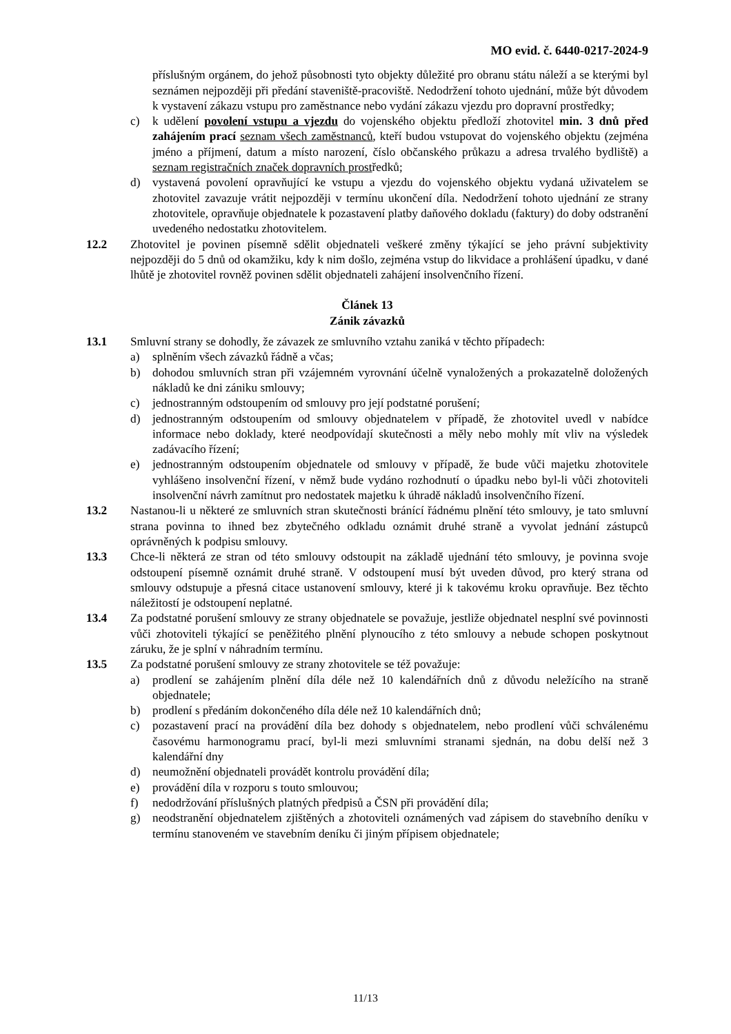MO evid. č. 6440-0217-2024-9
příslušným orgánem, do jehož působnosti tyto objekty důležité pro obranu státu náleží a se kterými byl seznámen nejpozději při předání staveniště-pracoviště. Nedodržení tohoto ujednání, může být důvodem k vystavení zákazu vstupu pro zaměstnance nebo vydání zákazu vjezdu pro dopravní prostředky;
c) k udělení povolení vstupu a vjezdu do vojenského objektu předloží zhotovitel min. 3 dnů před zahájením prací seznam všech zaměstnanců, kteří budou vstupovat do vojenského objektu (zejména jméno a příjmení, datum a místo narození, číslo občanského průkazu a adresa trvalého bydliště) a seznam registračních značek dopravních prostředků;
d) vystavená povolení opravňující ke vstupu a vjezdu do vojenského objektu vydaná uživatelem se zhotovitel zavazuje vrátit nejpozději v termínu ukončení díla. Nedodržení tohoto ujednání ze strany zhotovitele, opravňuje objednatele k pozastavení platby daňového dokladu (faktury) do doby odstranění uvedeného nedostatku zhotovitelem.
12.2 Zhotovitel je povinen písemně sdělit objednateli veškeré změny týkající se jeho právní subjektivity nejpozději do 5 dnů od okamžiku, kdy k nim došlo, zejména vstup do likvidace a prohlášení úpadku, v dané lhůtě je zhotovitel rovněž povinen sdělit objednateli zahájení insolvenčního řízení.
Článek 13
Zánik závazků
13.1 Smluvní strany se dohodly, že závazek ze smluvního vztahu zaniká v těchto případech:
a) splněním všech závazků řádně a včas;
b) dohodou smluvních stran při vzájemném vyrovnání účelně vynaložených a prokazatelně doložených nákladů ke dni zániku smlouvy;
c) jednostranným odstoupením od smlouvy pro její podstatné porušení;
d) jednostranným odstoupením od smlouvy objednatelem v případě, že zhotovitel uvedl v nabídce informace nebo doklady, které neodpovídají skutečnosti a měly nebo mohly mít vliv na výsledek zadávacího řízení;
e) jednostranným odstoupením objednatele od smlouvy v případě, že bude vůči majetku zhotovitele vyhlášeno insolvenční řízení, v němž bude vydáno rozhodnutí o úpadku nebo byl-li vůči zhotoviteli insolvenční návrh zamítnut pro nedostatek majetku k úhradě nákladů insolvenčního řízení.
13.2 Nastanou-li u některé ze smluvních stran skutečnosti bránící řádnému plnění této smlouvy, je tato smluvní strana povinna to ihned bez zbytečného odkladu oznámit druhé straně a vyvolat jednání zástupců oprávněných k podpisu smlouvy.
13.3 Chce-li některá ze stran od této smlouvy odstoupit na základě ujednání této smlouvy, je povinna svoje odstoupení písemně oznámit druhé straně. V odstoupení musí být uveden důvod, pro který strana od smlouvy odstupuje a přesná citace ustanovení smlouvy, které ji k takovému kroku opravňuje. Bez těchto náležitostí je odstoupení neplatné.
13.4 Za podstatné porušení smlouvy ze strany objednatele se považuje, jestliže objednatel nesplní své povinnosti vůči zhotoviteli týkající se peněžitého plnění plynoucího z této smlouvy a nebude schopen poskytnout záruku, že je splní v náhradním termínu.
13.5 Za podstatné porušení smlouvy ze strany zhotovitele se též považuje:
a) prodlení se zahájením plnění díla déle než 10 kalendářních dnů z důvodu neležícího na straně objednatele;
b) prodlení s předáním dokončeného díla déle než 10 kalendářních dnů;
c) pozastavení prací na provádění díla bez dohody s objednatelem, nebo prodlení vůči schválenému časovému harmonogramu prací, byl-li mezi smluvními stranami sjednán, na dobu delší než 3 kalendářní dny
d) neumožnění objednateli provádět kontrolu provádění díla;
e) provádění díla v rozporu s touto smlouvou;
f) nedodržování příslušných platných předpisů a ČSN při provádění díla;
g) neodstranění objednatelem zjištěných a zhotoviteli oznámených vad zápisem do stavebního deníku v termínu stanoveném ve stavebním deníku či jiným přípisem objednatele;
11/13